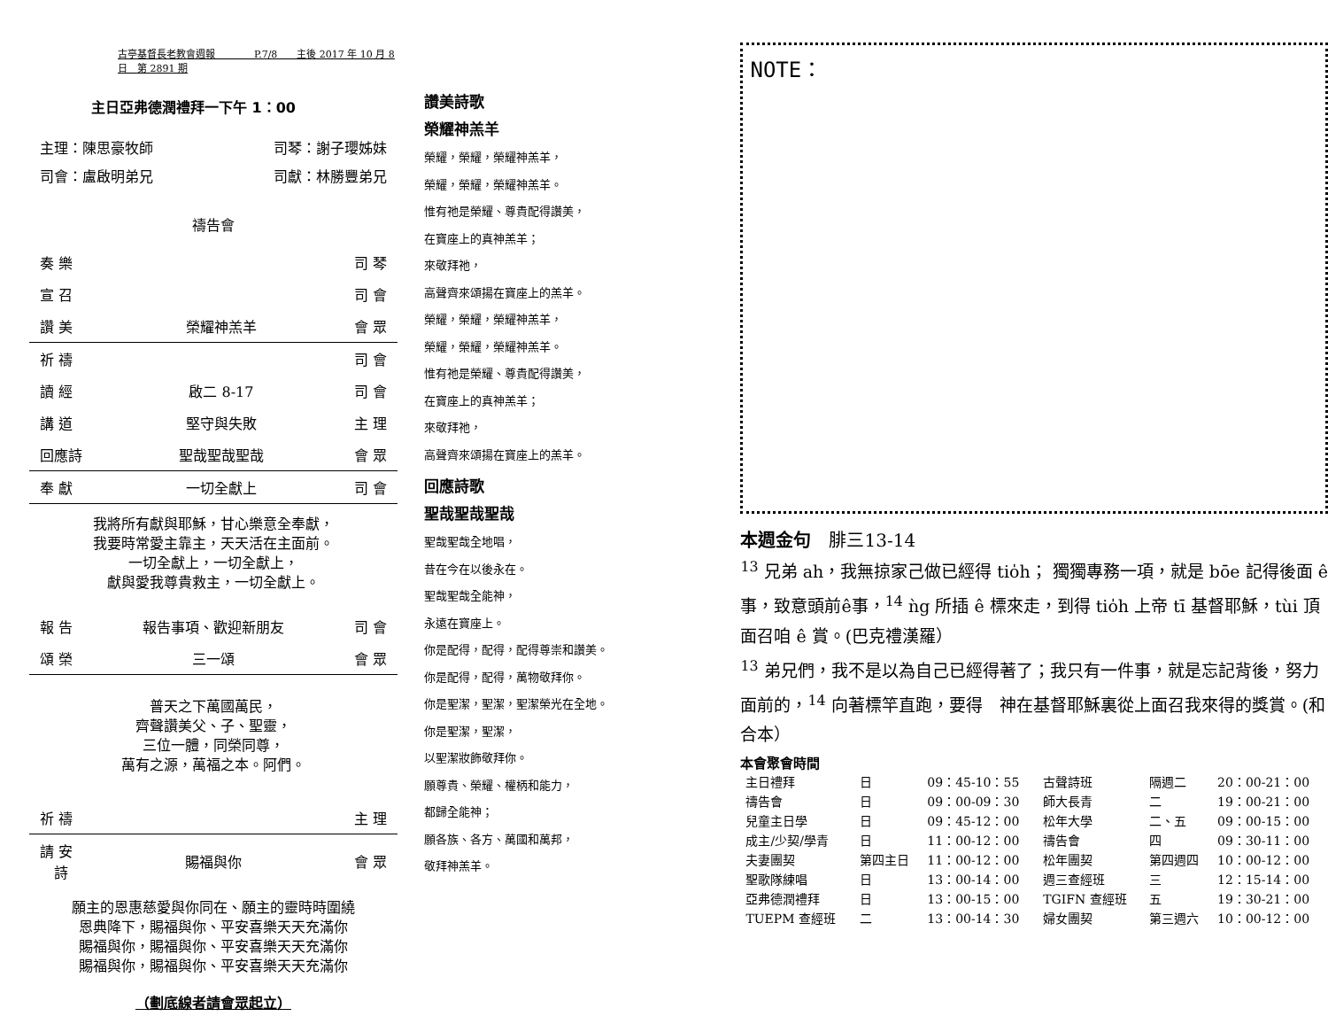古亭基督長老教會週報　　　　P.7/8　　主後 2017 年 10 月 8 日　第 2891 期
主日亞弗德潤禮拜一下午 1：00
主理：陳思豪牧師 司琴：謝子瓔姊妹
司會：盧啟明弟兄 司獻：林勝豐弟兄
禱告會
| 奏 樂 | | 司 琴 |
| 宣 召 | | 司 會 |
| 讚 美 | 榮耀神羔羊 | 會 眾 |
| 祈 禱 | | 司 會 |
| 讀 經 | 啟二 8-17 | 司 會 |
| 講 道 | 堅守與失敗 | 主 理 |
| 回應詩 | 聖哉聖哉聖哉 | 會 眾 |
| 奉 獻 | 一切全獻上 | 司 會 |
我將所有獻與耶穌，甘心樂意全奉獻，
我要時常愛主靠主，天天活在主面前。
一切全獻上，一切全獻上，
獻與愛我尊貴救主，一切全獻上。
| 報 告 | 報告事項、歡迎新朋友 | 司 會 |
| 頌 榮 | 三一頌 | 會 眾 |
普天之下萬國萬民，
齊聲讚美父、子、聖靈，
三位一體，同榮同尊，
萬有之源，萬福之本。阿們。
| 祈 禱 | | 主 理 |
| 請 安 詩 | 賜福與你 | 會 眾 |
願主的恩惠慈愛與你同在、願主的靈時時圍繞
恩典降下，賜福與你、平安喜樂天天充滿你
賜福與你，賜福與你、平安喜樂天天充滿你
賜福與你，賜福與你、平安喜樂天天充滿你
（劃底線者請會眾起立）
讚美詩歌
榮耀神羔羊
榮耀，榮耀，榮耀神羔羊，
榮耀，榮耀，榮耀神羔羊。
惟有祂是榮耀、尊貴配得讚美，
在寶座上的真神羔羊；
來敬拜祂，
高聲齊來頌揚在寶座上的羔羊。
榮耀，榮耀，榮耀神羔羊，
榮耀，榮耀，榮耀神羔羊。
惟有祂是榮耀、尊貴配得讚美，
在寶座上的真神羔羊；
來敬拜祂，
高聲齊來頌揚在寶座上的羔羊。
回應詩歌
聖哉聖哉聖哉
聖哉聖哉全地唱，
昔在今在以後永在。
聖哉聖哉全能神，
永遠在寶座上。
你是配得，配得，配得尊崇和讚美。
你是配得，配得，萬物敬拜你。
你是聖潔，聖潔，聖潔榮光在全地。
你是聖潔，聖潔，
以聖潔妝飾敬拜你。
願尊貴、榮耀、權柄和能力，
都歸全能神；
願各族、各方、萬國和萬邦，
敬拜神羔羊。
NOTE：
本週金句　腓三13-14
<sup>13</sup> 兄弟 ah，我無掠家己做已經得 tio̍h； 獨獨專務一項，就是 bōe 記得後面 ê事，致意頭前ê事，<sup>14</sup> ǹg 所插 ê 標來走，到得 tio̍h 上帝 tī 基督耶穌，tùi 頂面召咱 ê 賞。(巴克禮漢羅）
<sup>13</sup> 弟兄們，我不是以為自己已經得著了；我只有一件事，就是忘記背後，努力面前的，<sup>14</sup> 向著標竿直跑，要得　神在基督耶穌裏從上面召我來得的獎賞。(和合本）
本會聚會時間
| 主日禮拜 | 日 | 09：45-10：55 | 古聲詩班 | 隔週二 | 20：00-21：00 |
| 禱告會 | 日 | 09：00-09：30 | 師大長青 | 二 | 19：00-21：00 |
| 兒童主日學 | 日 | 09：45-12：00 | 松年大學 | 二、五 | 09：00-15：00 |
| 成主/少契/學青 | 日 | 11：00-12：00 | 禱告會 | 四 | 09：30-11：00 |
| 夫妻團契 | 第四主日 | 11：00-12：00 | 松年團契 | 第四週四 | 10：00-12：00 |
| 聖歌隊練唱 | 日 | 13：00-14：00 | 週三查經班 | 三 | 12：15-14：00 |
| 亞弗德潤禮拜 | 日 | 13：00-15：00 | TGIFN 查經班 | 五 | 19：30-21：00 |
| TUEPM 查經班 | 二 | 13：00-14：30 | 婦女團契 | 第三週六 | 10：00-12：00 |